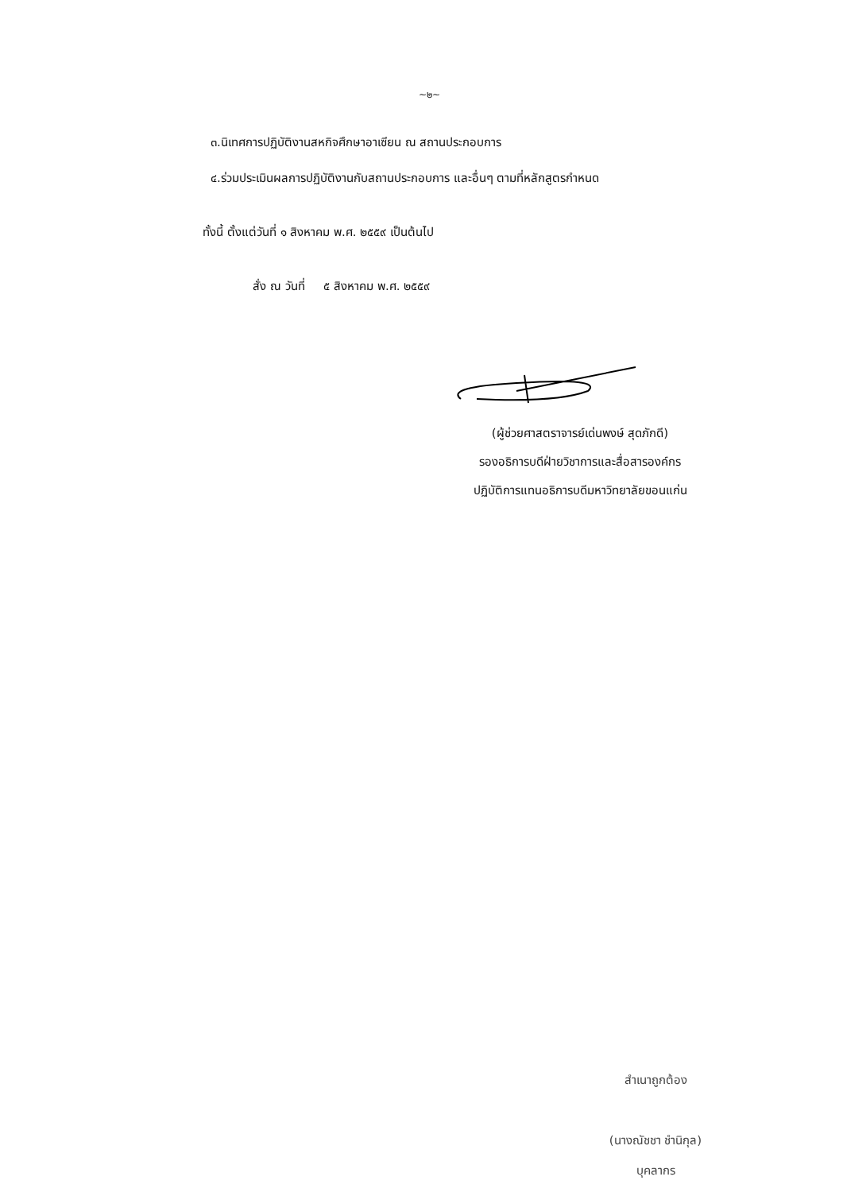~๒~
๓.นิเทศการปฏิบัติงานสหกิจศึกษาอาเซียน ณ สถานประกอบการ
๔.ร่วมประเมินผลการปฏิบัติงานกับสถานประกอบการ และอื่นๆ ตามที่หลักสูตรกำหนด
ทั้งนี้ ตั้งแต่วันที่ ๑ สิงหาคม พ.ศ. ๒๕๕๙ เป็นต้นไป
สั่ง ณ วันที่ ๕ สิงหาคม พ.ศ. ๒๕๕๙
(ผู้ช่วยศาสตราจารย์เด่นพงษ์ สุดภักดี)
รองอธิการบดีฝ่ายวิชาการและสื่อสารองค์กร
ปฏิบัติการแทนอธิการบดีมหาวิทยาลัยขอนแก่น
สำเนาถูกต้อง
(นางณัชชา ชำนิกุล)
บุคลากร